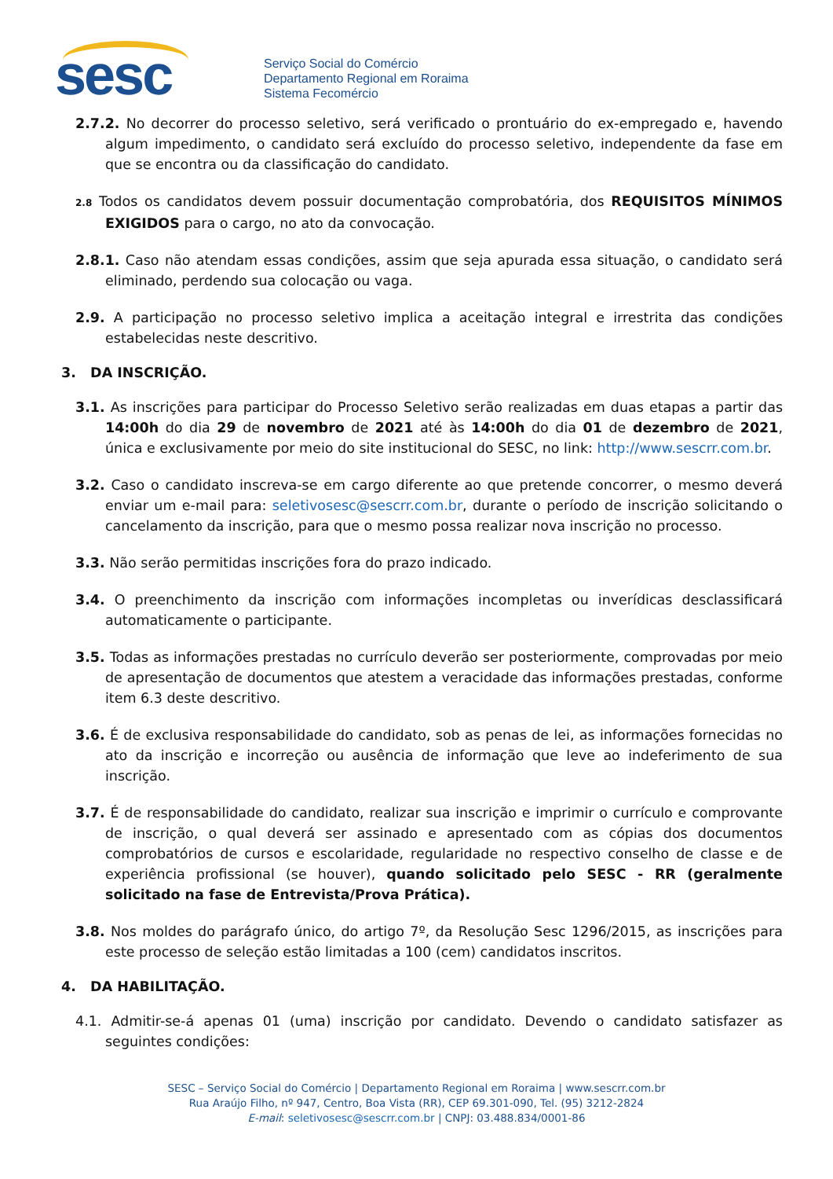sesc
Serviço Social do Comércio
Departamento Regional em Roraima
Sistema Fecomércio
2.7.2. No decorrer do processo seletivo, será verificado o prontuário do ex-empregado e, havendo algum impedimento, o candidato será excluído do processo seletivo, independente da fase em que se encontra ou da classificação do candidato.
2.8 Todos os candidatos devem possuir documentação comprobatória, dos REQUISITOS MÍNIMOS EXIGIDOS para o cargo, no ato da convocação.
2.8.1. Caso não atendam essas condições, assim que seja apurada essa situação, o candidato será eliminado, perdendo sua colocação ou vaga.
2.9. A participação no processo seletivo implica a aceitação integral e irrestrita das condições estabelecidas neste descritivo.
3. DA INSCRIÇÃO.
3.1. As inscrições para participar do Processo Seletivo serão realizadas em duas etapas a partir das 14:00h do dia 29 de novembro de 2021 até às 14:00h do dia 01 de dezembro de 2021, única e exclusivamente por meio do site institucional do SESC, no link: http://www.sescrr.com.br.
3.2. Caso o candidato inscreva-se em cargo diferente ao que pretende concorrer, o mesmo deverá enviar um e-mail para: seletivosesc@sescrr.com.br, durante o período de inscrição solicitando o cancelamento da inscrição, para que o mesmo possa realizar nova inscrição no processo.
3.3. Não serão permitidas inscrições fora do prazo indicado.
3.4. O preenchimento da inscrição com informações incompletas ou inverídicas desclassificará automaticamente o participante.
3.5. Todas as informações prestadas no currículo deverão ser posteriormente, comprovadas por meio de apresentação de documentos que atestem a veracidade das informações prestadas, conforme item 6.3 deste descritivo.
3.6. É de exclusiva responsabilidade do candidato, sob as penas de lei, as informações fornecidas no ato da inscrição e incorreção ou ausência de informação que leve ao indeferimento de sua inscrição.
3.7. É de responsabilidade do candidato, realizar sua inscrição e imprimir o currículo e comprovante de inscrição, o qual deverá ser assinado e apresentado com as cópias dos documentos comprobatórios de cursos e escolaridade, regularidade no respectivo conselho de classe e de experiência profissional (se houver), quando solicitado pelo SESC - RR (geralmente solicitado na fase de Entrevista/Prova Prática).
3.8. Nos moldes do parágrafo único, do artigo 7º, da Resolução Sesc 1296/2015, as inscrições para este processo de seleção estão limitadas a 100 (cem) candidatos inscritos.
4. DA HABILITAÇÃO.
4.1. Admitir-se-á apenas 01 (uma) inscrição por candidato. Devendo o candidato satisfazer as seguintes condições:
SESC – Serviço Social do Comércio | Departamento Regional em Roraima | www.sescrr.com.br
Rua Araújo Filho, nº 947, Centro, Boa Vista (RR), CEP 69.301-090, Tel. (95) 3212-2824
E-mail: seletivosesc@sescrr.com.br | CNPJ: 03.488.834/0001-86